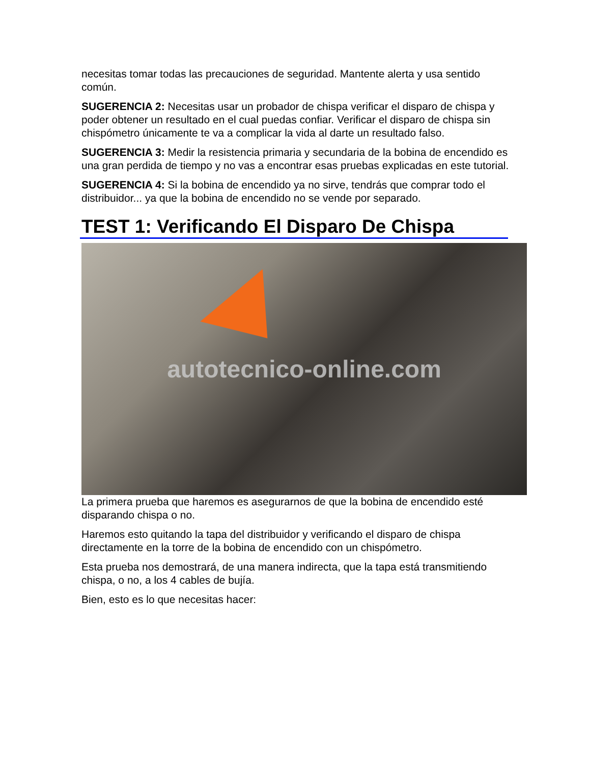necesitas tomar todas las precauciones de seguridad. Mantente alerta y usa sentido común.
SUGERENCIA 2: Necesitas usar un probador de chispa verificar el disparo de chispa y poder obtener un resultado en el cual puedas confiar. Verificar el disparo de chispa sin chispómetro únicamente te va a complicar la vida al darte un resultado falso.
SUGERENCIA 3: Medir la resistencia primaria y secundaria de la bobina de encendido es una gran perdida de tiempo y no vas a encontrar esas pruebas explicadas en este tutorial.
SUGERENCIA 4: Si la bobina de encendido ya no sirve, tendrás que comprar todo el distribuidor... ya que la bobina de encendido no se vende por separado.
TEST 1: Verificando El Disparo De Chispa
autotecnico-online.com
La primera prueba que haremos es asegurarnos de que la bobina de encendido esté disparando chispa o no.
Haremos esto quitando la tapa del distribuidor y verificando el disparo de chispa directamente en la torre de la bobina de encendido con un chispómetro.
Esta prueba nos demostrará, de una manera indirecta, que la tapa está transmitiendo chispa, o no, a los 4 cables de bujía.
Bien, esto es lo que necesitas hacer: